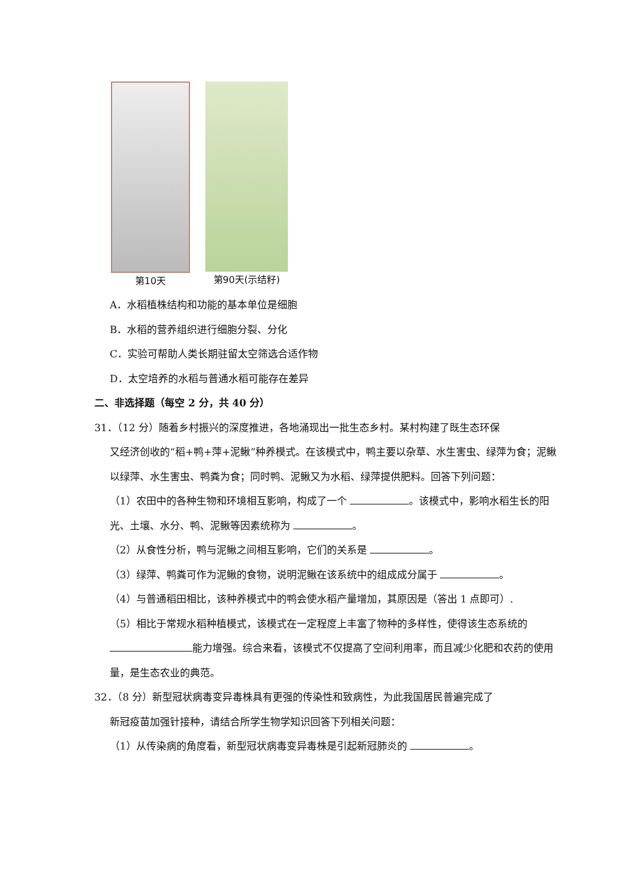第10天 第90天(示结籽)
A．水稻植株结构和功能的基本单位是细胞
B．水稻的营养组织进行细胞分裂、分化
C．实验可帮助人类长期驻留太空筛选合适作物
D．太空培养的水稻与普通水稻可能存在差异
二、非选择题（每空 2 分，共 40 分）
31．（12 分）随着乡村振兴的深度推进，各地涌现出一批生态乡村。某村构建了既生态环保
又经济创收的“稻+鸭+萍+泥鳅”种养模式。在该模式中，鸭主要以杂草、水生害虫、绿萍为食；泥鳅以绿萍、水生害虫、鸭粪为食；同时鸭、泥鳅又为水稻、绿萍提供肥料。回答下列问题：
（1）农田中的各种生物和环境相互影响，构成了一个 。该模式中，影响水稻生长的阳光、土壤、水分、鸭、泥鳅等因素统称为 。
（2）从食性分析，鸭与泥鳅之间相互影响，它们的关系是 。
（3）绿萍、鸭粪可作为泥鳅的食物，说明泥鳅在该系统中的组成成分属于 。
（4）与普通稻田相比，该种养模式中的鸭会使水稻产量增加，其原因是（答出 1 点即可）.
（5）相比于常规水稻种植模式，该模式在一定程度上丰富了物种的多样性，使得该生态系统的 能力增强。综合来看，该模式不仅提高了空间利用率，而且减少化肥和农药的使用量，是生态农业的典范。
32．（8 分）新型冠状病毒变异毒株具有更强的传染性和致病性，为此我国居民普遍完成了
新冠疫苗加强针接种，请结合所学生物学知识回答下列相关问题：
（1）从传染病的角度看，新型冠状病毒变异毒株是引起新冠肺炎的 。